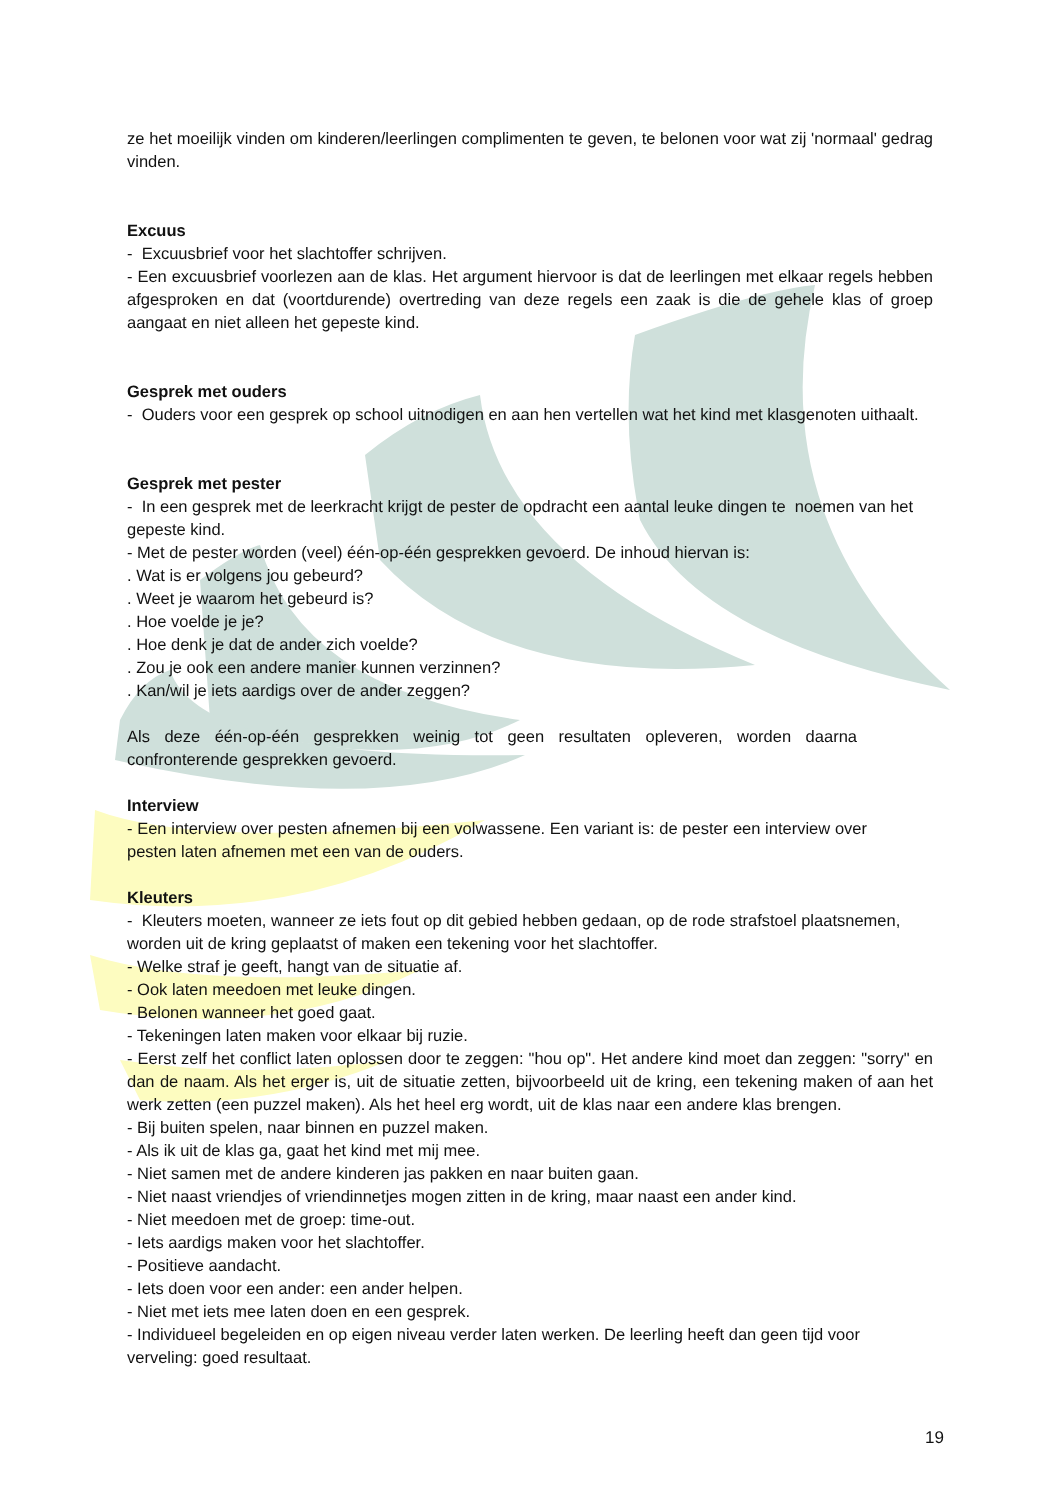ze het moeilijk vinden om kinderen/leerlingen complimenten te geven, te belonen voor wat zij 'normaal' gedrag vinden.
Excuus
- Excuusbrief voor het slachtoffer schrijven.
- Een excuusbrief voorlezen aan de klas. Het argument hiervoor is dat de leerlingen met elkaar regels hebben afgesproken en dat (voortdurende) overtreding van deze regels een zaak is die de gehele klas of groep aangaat en niet alleen het gepeste kind.
Gesprek met ouders
- Ouders voor een gesprek op school uitnodigen en aan hen vertellen wat het kind met klasgenoten uithaalt.
Gesprek met pester
- In een gesprek met de leerkracht krijgt de pester de opdracht een aantal leuke dingen te noemen van het gepeste kind.
- Met de pester worden (veel) één-op-één gesprekken gevoerd. De inhoud hiervan is:
. Wat is er volgens jou gebeurd?
. Weet je waarom het gebeurd is?
. Hoe voelde je je?
. Hoe denk je dat de ander zich voelde?
. Zou je ook een andere manier kunnen verzinnen?
. Kan/wil je iets aardigs over de ander zeggen?
Als deze één-op-één gesprekken weinig tot geen resultaten opleveren, worden daarna confronterende gesprekken gevoerd.
Interview
- Een interview over pesten afnemen bij een volwassene. Een variant is: de pester een interview over pesten laten afnemen met een van de ouders.
Kleuters
- Kleuters moeten, wanneer ze iets fout op dit gebied hebben gedaan, op de rode strafstoel plaatsnemen, worden uit de kring geplaatst of maken een tekening voor het slachtoffer.
- Welke straf je geeft, hangt van de situatie af.
- Ook laten meedoen met leuke dingen.
- Belonen wanneer het goed gaat.
- Tekeningen laten maken voor elkaar bij ruzie.
- Eerst zelf het conflict laten oplossen door te zeggen: "hou op". Het andere kind moet dan zeggen: "sorry" en dan de naam. Als het erger is, uit de situatie zetten, bijvoorbeeld uit de kring, een tekening maken of aan het werk zetten (een puzzel maken). Als het heel erg wordt, uit de klas naar een andere klas brengen.
- Bij buiten spelen, naar binnen en puzzel maken.
- Als ik uit de klas ga, gaat het kind met mij mee.
- Niet samen met de andere kinderen jas pakken en naar buiten gaan.
- Niet naast vriendjes of vriendinnetjes mogen zitten in de kring, maar naast een ander kind.
- Niet meedoen met de groep: time-out.
- Iets aardigs maken voor het slachtoffer.
- Positieve aandacht.
- Iets doen voor een ander: een ander helpen.
- Niet met iets mee laten doen en een gesprek.
- Individueel begeleiden en op eigen niveau verder laten werken. De leerling heeft dan geen tijd voor verveling: goed resultaat.
19